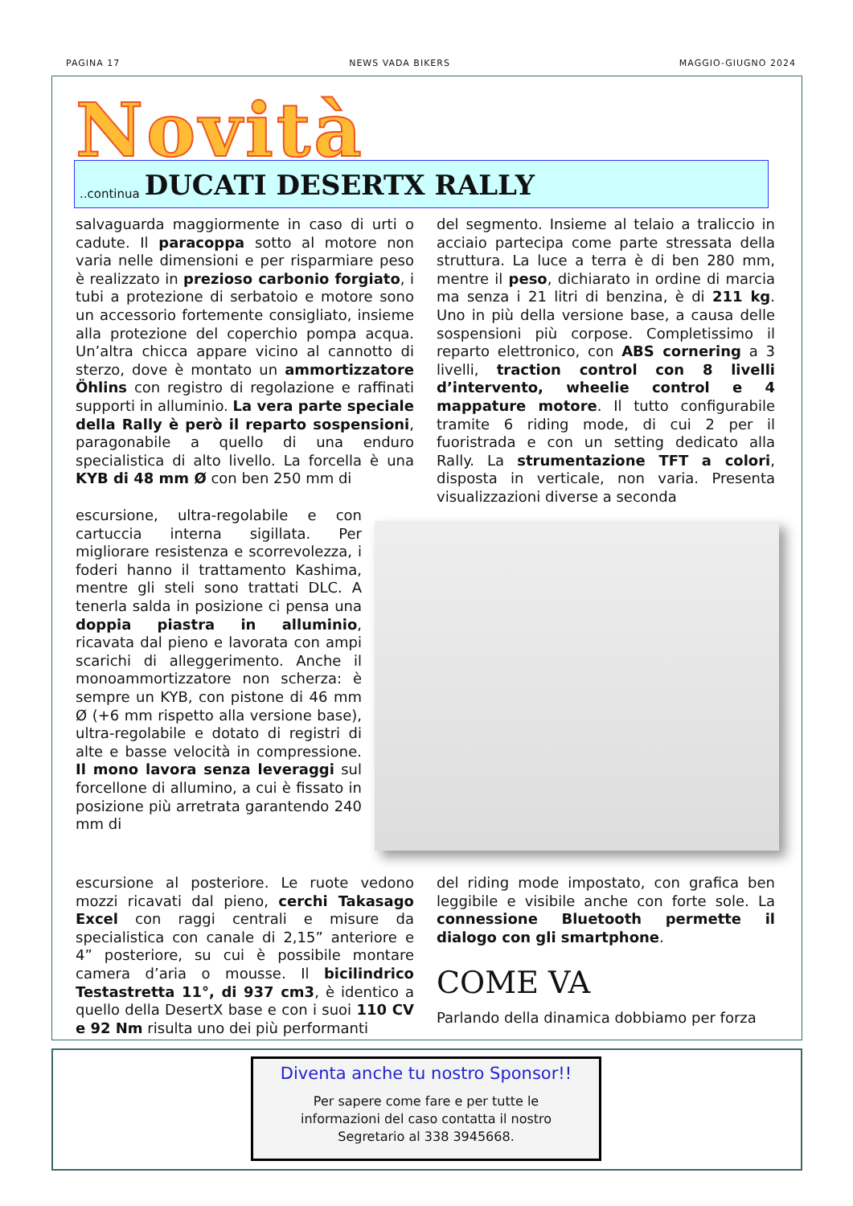PAGINA 17 NEWS VADA BIKERS MAGGIO-GIUGNO 2024
Novità
..continua DUCATI DESERTX RALLY
salvaguarda maggiormente in caso di urti o cadute. Il paracoppa sotto al motore non varia nelle dimensioni e per risparmiare peso è realizzato in prezioso carbonio forgiato, i tubi a protezione di serbatoio e motore sono un accessorio fortemente consigliato, insieme alla protezione del coperchio pompa acqua. Un’altra chicca appare vicino al cannotto di sterzo, dove è montato un ammortizzatore Öhlins con registro di regolazione e raffinati supporti in alluminio. La vera parte speciale della Rally è però il reparto sospensioni, paragonabile a quello di una enduro specialistica di alto livello. La forcella è una KYB di 48 mm Ø con ben 250 mm di
escursione, ultra-regolabile e con cartuccia interna sigillata. Per migliorare resistenza e scorrevolezza, i foderi hanno il trattamento Kashima, mentre gli steli sono trattati DLC. A tenerla salda in posizione ci pensa una doppia piastra in alluminio, ricavata dal pieno e lavorata con ampi scarichi di alleggerimento. Anche il monoammortizzatore non scherza: è sempre un KYB, con pistone di 46 mm Ø (+6 mm rispetto alla versione base), ultra-regolabile e dotato di registri di alte e basse velocità in compressione. Il mono lavora senza leveraggi sul forcellone di allumino, a cui è fissato in posizione più arretrata garantendo 240 mm di
escursione al posteriore. Le ruote vedono mozzi ricavati dal pieno, cerchi Takasago Excel con raggi centrali e misure da specialistica con canale di 2,15” anteriore e 4” posteriore, su cui è possibile montare camera d’aria o mousse. Il bicilindrico Testastretta 11°, di 937 cm3, è identico a quello della DesertX base e con i suoi 110 CV e 92 Nm risulta uno dei più performanti
del segmento. Insieme al telaio a traliccio in acciaio partecipa come parte stressata della struttura. La luce a terra è di ben 280 mm, mentre il peso, dichiarato in ordine di marcia ma senza i 21 litri di benzina, è di 211 kg. Uno in più della versione base, a causa delle sospensioni più corpose. Completissimo il reparto elettronico, con ABS cornering a 3 livelli, traction control con 8 livelli d’intervento, wheelie control e 4 mappature motore. Il tutto configurabile tramite 6 riding mode, di cui 2 per il fuoristrada e con un setting dedicato alla Rally. La strumentazione TFT a colori, disposta in verticale, non varia. Presenta visualizzazioni diverse a seconda
del riding mode impostato, con grafica ben leggibile e visibile anche con forte sole. La connessione Bluetooth permette il dialogo con gli smartphone.
COME VA
Parlando della dinamica dobbiamo per forza
Diventa anche tu nostro Sponsor!!
Per sapere come fare e per tutte le
informazioni del caso contatta il nostro
Segretario al 338 3945668.